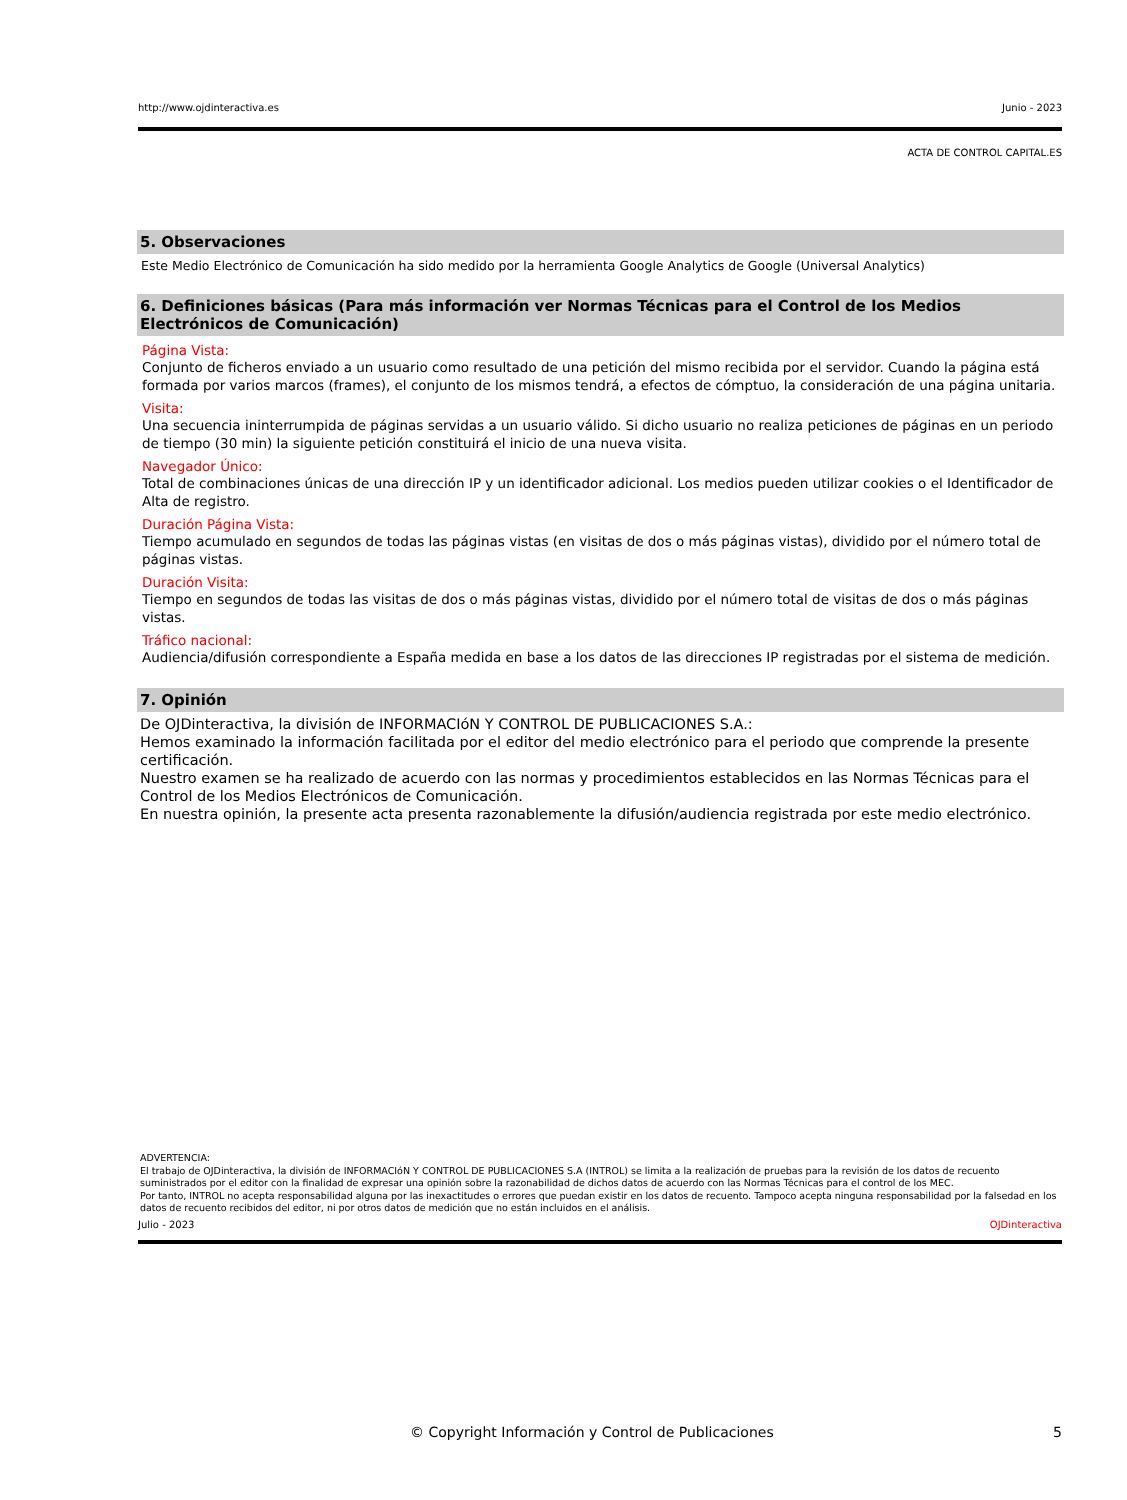http://www.ojdinteractiva.es Junio - 2023
ACTA DE CONTROL CAPITAL.ES
5. Observaciones
Este Medio Electrónico de Comunicación ha sido medido por la herramienta Google Analytics de Google (Universal Analytics)
6. Definiciones básicas (Para más información ver Normas Técnicas para el Control de los Medios Electrónicos de Comunicación)
Página Vista:
Conjunto de ficheros enviado a un usuario como resultado de una petición del mismo recibida por el servidor. Cuando la página está formada por varios marcos (frames), el conjunto de los mismos tendrá, a efectos de cómptuo, la consideración de una página unitaria.
Visita:
Una secuencia ininterrumpida de páginas servidas a un usuario válido. Si dicho usuario no realiza peticiones de páginas en un periodo de tiempo (30 min) la siguiente petición constituirá el inicio de una nueva visita.
Navegador Único:
Total de combinaciones únicas de una dirección IP y un identificador adicional. Los medios pueden utilizar cookies o el Identificador de Alta de registro.
Duración Página Vista:
Tiempo acumulado en segundos de todas las páginas vistas (en visitas de dos o más páginas vistas), dividido por el número total de páginas vistas.
Duración Visita:
Tiempo en segundos de todas las visitas de dos o más páginas vistas, dividido por el número total de visitas de dos o más páginas vistas.
Tráfico nacional:
Audiencia/difusión correspondiente a España medida en base a los datos de las direcciones IP registradas por el sistema de medición.
7. Opinión
De OJDinteractiva, la división de INFORMACIóN Y CONTROL DE PUBLICACIONES S.A.:
Hemos examinado la información facilitada por el editor del medio electrónico para el periodo que comprende la presente certificación.
Nuestro examen se ha realizado de acuerdo con las normas y procedimientos establecidos en las Normas Técnicas para el Control de los Medios Electrónicos de Comunicación.
En nuestra opinión, la presente acta presenta razonablemente la difusión/audiencia registrada por este medio electrónico.
ADVERTENCIA:
El trabajo de OJDinteractiva, la división de INFORMACIóN Y CONTROL DE PUBLICACIONES S.A (INTROL) se limita a la realización de pruebas para la revisión de los datos de recuento suministrados por el editor con la finalidad de expresar una opinión sobre la razonabilidad de dichos datos de acuerdo con las Normas Técnicas para el control de los MEC.
Por tanto, INTROL no acepta responsabilidad alguna por las inexactitudes o errores que puedan existir en los datos de recuento. Tampoco acepta ninguna responsabilidad por la falsedad en los datos de recuento recibidos del editor, ni por otros datos de medición que no están incluidos en el análisis.
Julio - 2023 OJDinteractiva
© Copyright Información y Control de Publicaciones 5